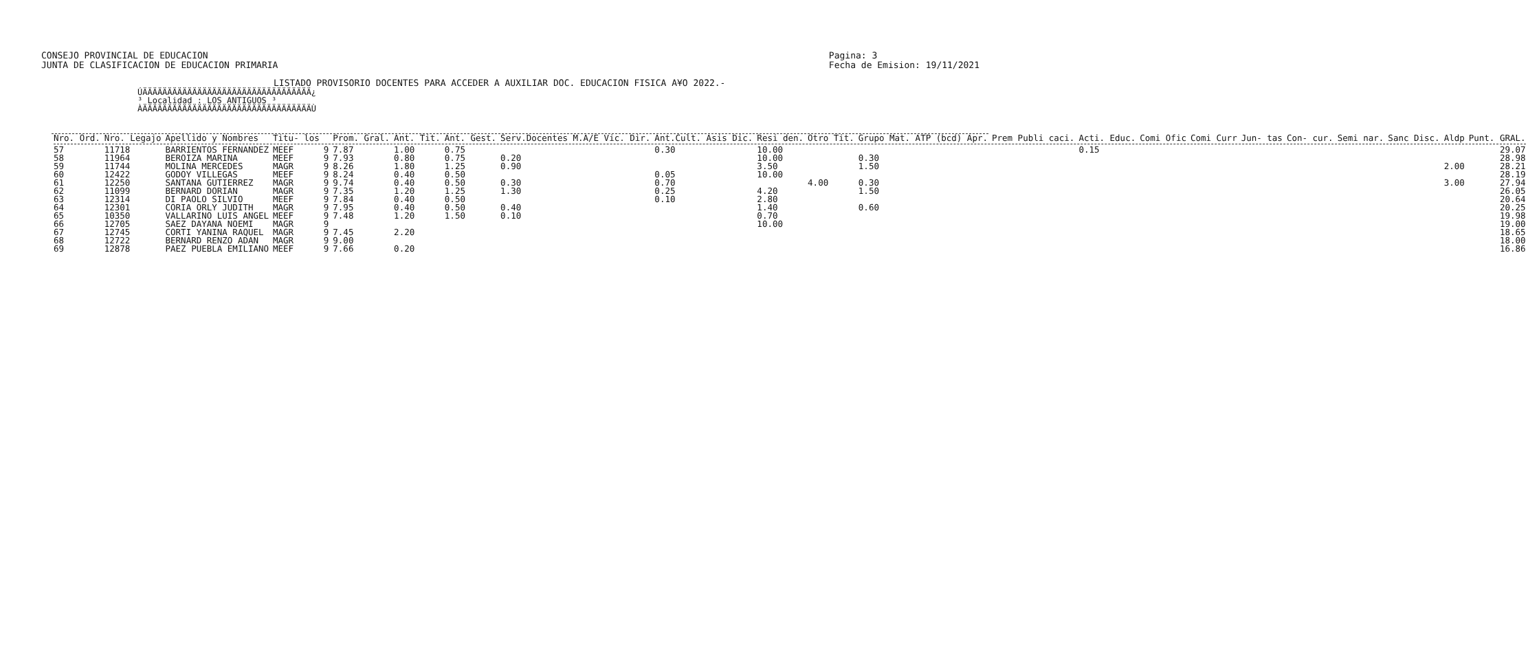CONSEJO PROVINCIAL DE EDUCACION
JUNTA DE CLASIFICACION DE EDUCACION PRIMARIA
Pagina: 3
Fecha de Emision: 19/11/2021
LISTADO PROVISORIO DOCENTES PARA ACCEDER A AUXILIAR DOC. EDUCACION FISICA A¥O 2022.-
ÚÄÄÄÄÄÄÄÄÄÄÄÄÄÄÄÄÄÄÄÄÄÄÄÄÄÄÄÄÄÄÄÄÄÄ¿
³ Localidad : LOS ANTIGUOS ³
ÀÄÄÄÄÄÄÄÄÄÄÄÄÄÄÄÄÄÄÄÄÄÄÄÄÄÄÄÄÄÄÄÄÄÄÙ
| Nro. Ord. | Nro. Legajo | Apellido y Nombres | Titu- los | | Prom. Gral. | Ant. Tit. | Ant. Gest. | Serv.Docentes M.A/E Vic. Dir. | Ant.Cult. Asis Dic. | Resi den. | Otro Tit. | Grupo Mat. ATP (bcd) Apr. | Prem Publi caci. | Acti. Educ. | Comi Ofic | Comi Curr | Jun- tas | Con- cur. | Semi nar. | Sanc Disc. | Aldp | Punt. GRAL. |
| --- | --- | --- | --- | --- | --- | --- | --- | --- | --- | --- | --- | --- | --- | --- | --- | --- | --- | --- | --- | --- | --- | --- |
| 57 | 11718 | BARRIENTOS FERNANDEZ | MEEF | 9 | 7.87 | 1.00 | 0.75 | | 0.30 | 10.00 | | | | 0.15 | | | | | | | | 29.07 |
| 58 | 11964 | BEROIZA MARINA | MEEF | 9 | 7.93 | 0.80 | 0.75 | 0.20 | | 10.00 | | 0.30 | | | | | | | | | | 28.98 |
| 59 | 11744 | MOLINA MERCEDES | MAGR | 9 | 8.26 | 1.80 | 1.25 | 0.90 | | 3.50 | | 1.50 | | | | | | | | | 2.00 | 28.21 |
| 60 | 12422 | GODOY VILLEGAS | MEEF | 9 | 8.24 | 0.40 | 0.50 | | 0.05 | 10.00 | | | | | | | | | | | | 28.19 |
| 61 | 12250 | SANTANA GUTIERREZ | MAGR | 9 | 9.74 | 0.40 | 0.50 | 0.30 | 0.70 | | 4.00 | 0.30 | | | | | | | | | 3.00 | 27.94 |
| 62 | 11099 | BERNARD DORIAN | MAGR | 9 | 7.35 | 1.20 | 1.25 | 1.30 | 0.25 | 4.20 | | 1.50 | | | | | | | | | | 26.05 |
| 63 | 12314 | DI PAOLO SILVIO | MEEF | 9 | 7.84 | 0.40 | 0.50 | | 0.10 | 2.80 | | | | | | | | | | | | 20.64 |
| 64 | 12301 | CORIA ORLY JUDITH | MAGR | 9 | 7.95 | 0.40 | 0.50 | 0.40 | | 1.40 | | 0.60 | | | | | | | | | | 20.25 |
| 65 | 10350 | VALLARINO LUIS ANGEL | MEEF | 9 | 7.48 | 1.20 | 1.50 | 0.10 | | 0.70 | | | | | | | | | | | | 19.98 |
| 66 | 12705 | SAEZ DAYANA NOEMI | MAGR | 9 | | | | | | 10.00 | | | | | | | | | | | | 19.00 |
| 67 | 12745 | CORTI YANINA RAQUEL | MAGR | 9 | 7.45 | 2.20 | | | | | | | | | | | | | | | | 18.65 |
| 68 | 12722 | BERNARD RENZO ADAN | MAGR | 9 | 9.00 | | | | | | | | | | | | | | | | | 18.00 |
| 69 | 12878 | PAEZ PUEBLA EMILIANO | MEEF | 9 | 7.66 | 0.20 | | | | | | | | | | | | | | | | 16.86 |